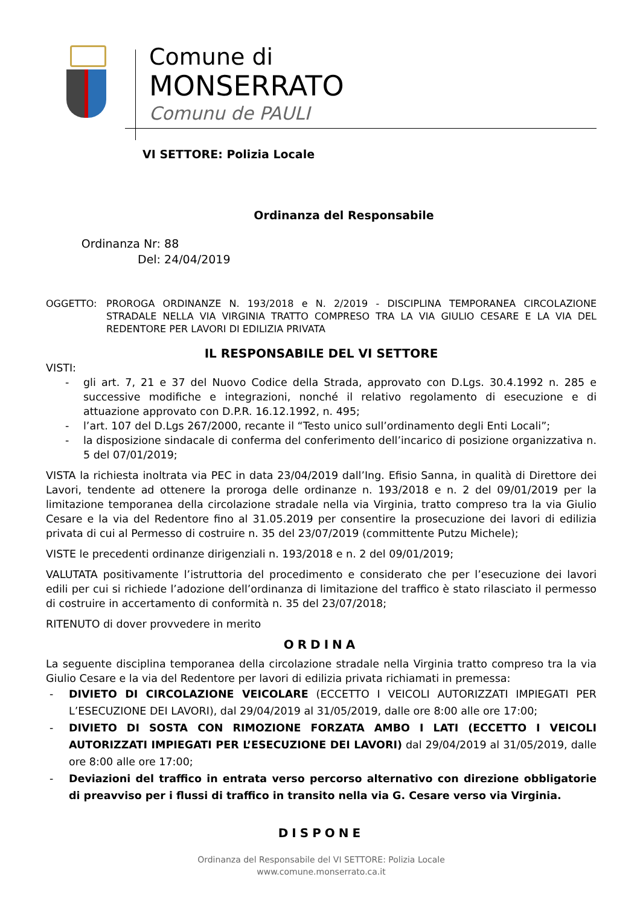Comune di
MONSERRATO
Comunu de PAULI
VI SETTORE: Polizia Locale
Ordinanza del Responsabile
Ordinanza Nr: 88
Del: 24/04/2019
OGGETTO: PROROGA ORDINANZE N. 193/2018 e N. 2/2019 - DISCIPLINA TEMPORANEA CIRCOLAZIONE STRADALE NELLA VIA VIRGINIA TRATTO COMPRESO TRA LA VIA GIULIO CESARE E LA VIA DEL REDENTORE PER LAVORI DI EDILIZIA PRIVATA
IL RESPONSABILE DEL VI SETTORE
VISTI:
- gli art. 7, 21 e 37 del Nuovo Codice della Strada, approvato con D.Lgs. 30.4.1992 n. 285 e successive modifiche e integrazioni, nonché il relativo regolamento di esecuzione e di attuazione approvato con D.P.R. 16.12.1992, n. 495;
- l’art. 107 del D.Lgs 267/2000, recante il “Testo unico sull’ordinamento degli Enti Locali”;
- la disposizione sindacale di conferma del conferimento dell’incarico di posizione organizzativa n. 5 del 07/01/2019;
VISTA la richiesta inoltrata via PEC in data 23/04/2019 dall’Ing. Efisio Sanna, in qualità di Direttore dei Lavori, tendente ad ottenere la proroga delle ordinanze n. 193/2018 e n. 2 del 09/01/2019 per la limitazione temporanea della circolazione stradale nella via Virginia, tratto compreso tra la via Giulio Cesare e la via del Redentore fino al 31.05.2019 per consentire la prosecuzione dei lavori di edilizia privata di cui al Permesso di costruire n. 35 del 23/07/2019 (committente Putzu Michele);
VISTE le precedenti ordinanze dirigenziali n. 193/2018 e n. 2 del 09/01/2019;
VALUTATA positivamente l’istruttoria del procedimento e considerato che per l’esecuzione dei lavori edili per cui si richiede l’adozione dell’ordinanza di limitazione del traffico è stato rilasciato il permesso di costruire in accertamento di conformità n. 35 del 23/07/2018;
RITENUTO di dover provvedere in merito
ORDINA
La seguente disciplina temporanea della circolazione stradale nella Virginia tratto compreso tra la via Giulio Cesare e la via del Redentore per lavori di edilizia privata richiamati in premessa:
- DIVIETO DI CIRCOLAZIONE VEICOLARE (ECCETTO I VEICOLI AUTORIZZATI IMPIEGATI PER L’ESECUZIONE DEI LAVORI), dal 29/04/2019 al 31/05/2019, dalle ore 8:00 alle ore 17:00;
- DIVIETO DI SOSTA CON RIMOZIONE FORZATA AMBO I LATI (ECCETTO I VEICOLI AUTORIZZATI IMPIEGATI PER L’ESECUZIONE DEI LAVORI) dal 29/04/2019 al 31/05/2019, dalle ore 8:00 alle ore 17:00;
- Deviazioni del traffico in entrata verso percorso alternativo con direzione obbligatorie di preavviso per i flussi di traffico in transito nella via G. Cesare verso via Virginia.
DISPONE
Ordinanza del Responsabile del VI SETTORE: Polizia Locale
www.comune.monserrato.ca.it